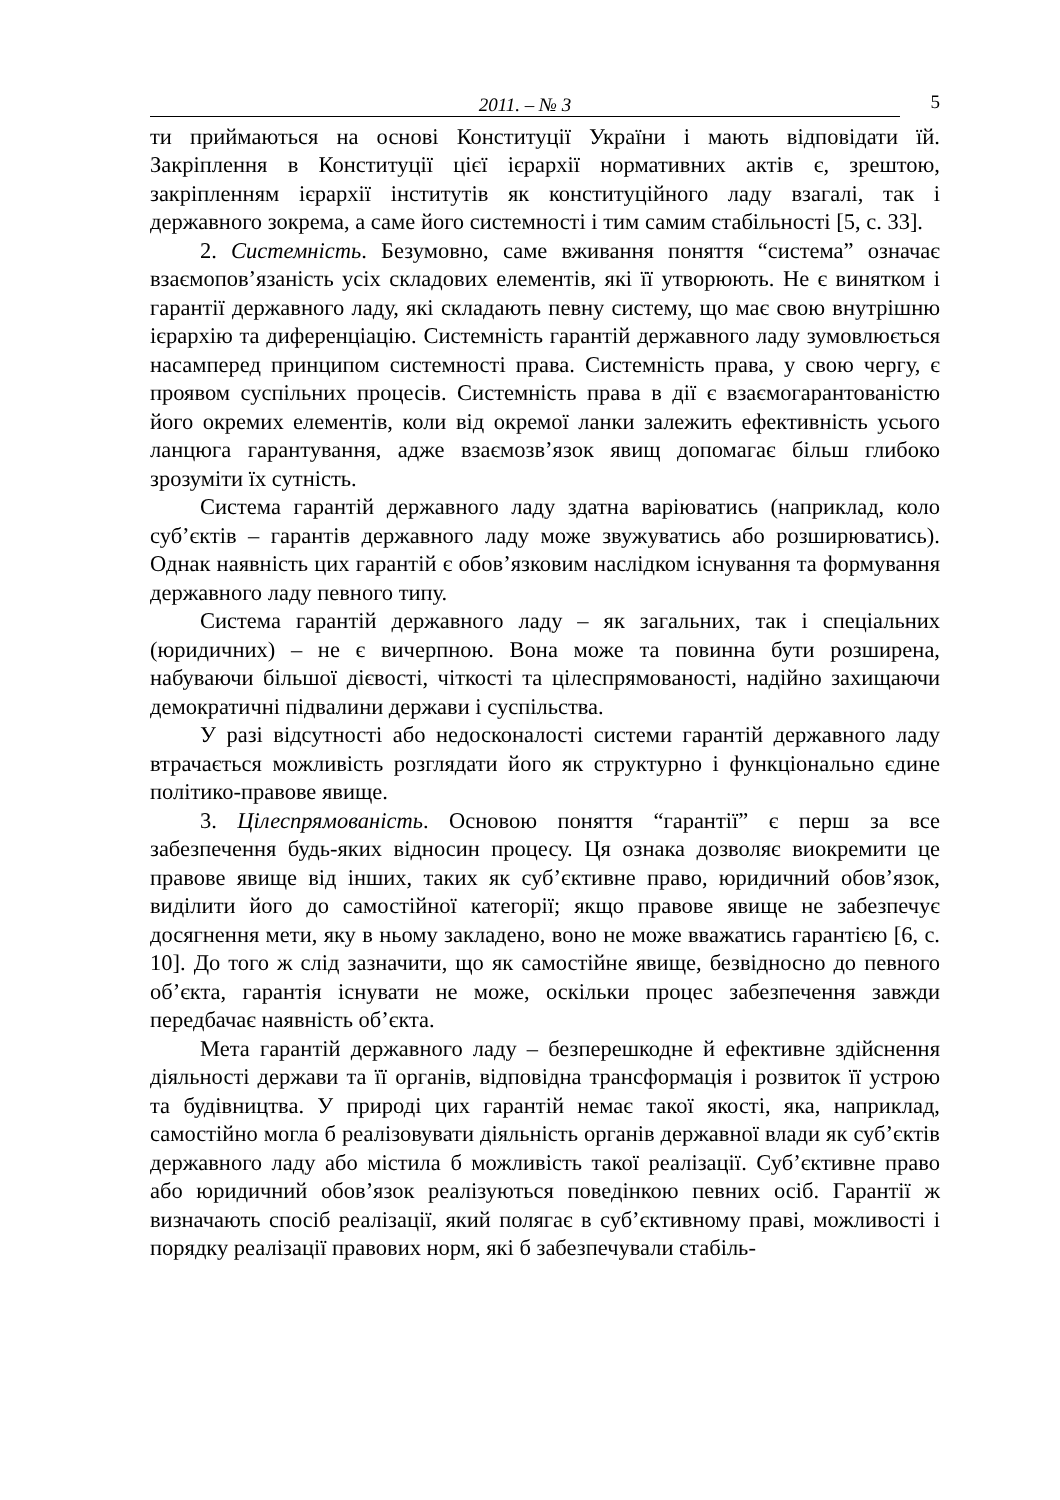2011. – № 3
5
ти приймаються на основі Конституції України і мають відповідати їй. Закріплення в Конституції цієї ієрархії нормативних актів є, зрештою, закріпленням ієрархії інститутів як конституційного ладу взагалі, так і державного зокрема, а саме його системності і тим самим стабільності [5, с. 33].
2. Системність. Безумовно, саме вживання поняття “система” означає взаємопов’язаність усіх складових елементів, які її утворюють. Не є винятком і гарантії державного ладу, які складають певну систему, що має свою внутрішню ієрархію та диференціацію. Системність гарантій державного ладу зумовлюється насамперед принципом системності права. Системність права, у свою чергу, є проявом суспільних процесів. Системність права в дії є взаємогарантованістю його окремих елементів, коли від окремої ланки залежить ефективність усього ланцюга гарантування, адже взаємозв’язок явищ допомагає більш глибоко зрозуміти їх сутність.
Система гарантій державного ладу здатна варіюватись (наприклад, коло суб’єктів – гарантів державного ладу може звужуватись або розширюватись). Однак наявність цих гарантій є обов’язковим наслідком існування та формування державного ладу певного типу.
Система гарантій державного ладу – як загальних, так і спеціальних (юридичних) – не є вичерпною. Вона може та повинна бути розширена, набуваючи більшої дієвості, чіткості та цілеспрямованості, надійно захищаючи демократичні підвалини держави і суспільства.
У разі відсутності або недосконалості системи гарантій державного ладу втрачається можливість розглядати його як структурно і функціонально єдине політико-правове явище.
3. Цілеспрямованість. Основою поняття “гарантії” є перш за все забезпечення будь-яких відносин процесу. Ця ознака дозволяє виокремити це правове явище від інших, таких як суб’єктивне право, юридичний обов’язок, виділити його до самостійної категорії; якщо правове явище не забезпечує досягнення мети, яку в ньому закладено, воно не може вважатись гарантією [6, с. 10]. До того ж слід зазначити, що як самостійне явище, безвідносно до певного об’єкта, гарантія існувати не може, оскільки процес забезпечення завжди передбачає наявність об’єкта.
Мета гарантій державного ладу – безперешкодне й ефективне здійснення діяльності держави та її органів, відповідна трансформація і розвиток її устрою та будівництва. У природі цих гарантій немає такої якості, яка, наприклад, самостійно могла б реалізовувати діяльність органів державної влади як суб’єктів державного ладу або містила б можливість такої реалізації. Суб’єктивне право або юридичний обов’язок реалізуються поведінкою певних осіб. Гарантії ж визначають спосіб реалізації, який полягає в суб’єктивному праві, можливості і порядку реалізації правових норм, які б забезпечували стабіль-